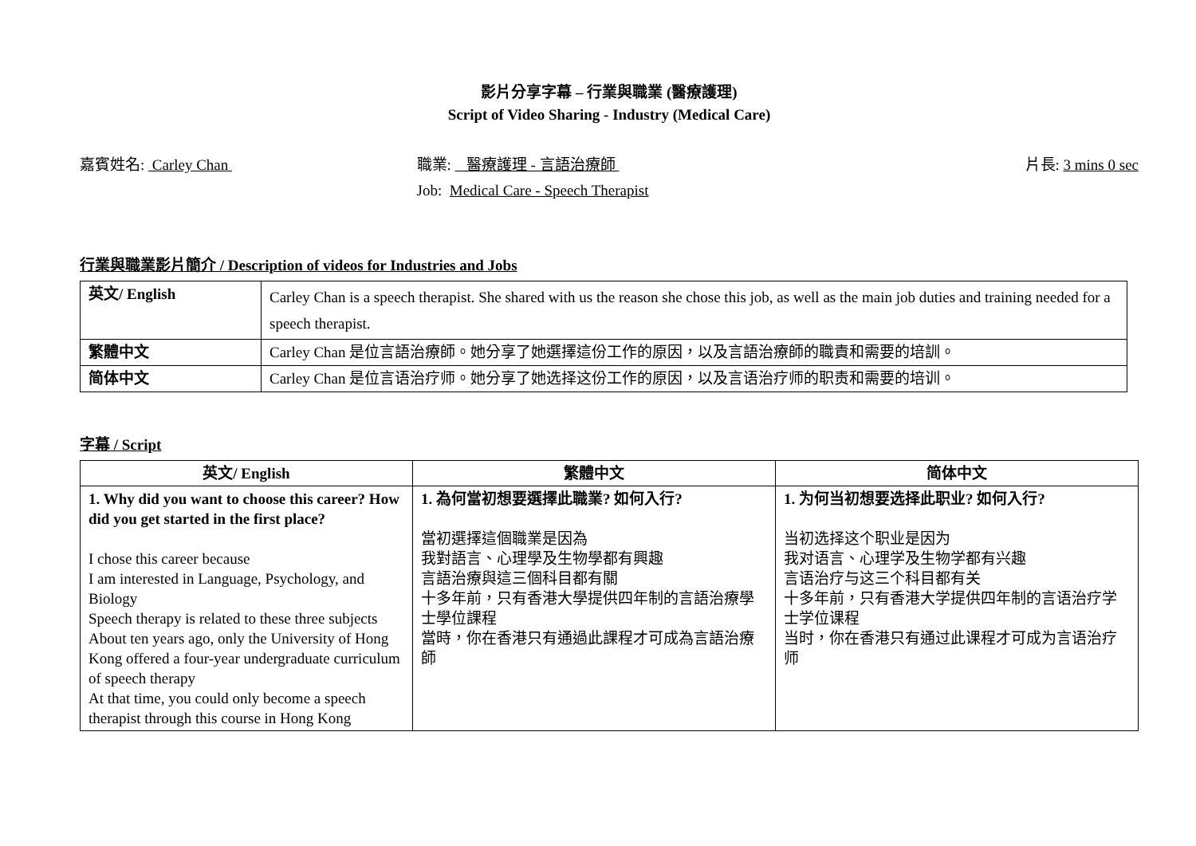影片分享字幕 – 行業與職業 (醫療護理)
Script of Video Sharing - Industry (Medical Care)
嘉賓姓名: Carley Chan 職業: 醫療護理 - 言語治療師
Job: Medical Care - Speech Therapist
片長: 3 mins 0 sec
行業與職業影片簡介 / Description of videos for Industries and Jobs
| 英文/ English | Carley Chan is a speech therapist. She shared with us the reason she chose this job, as well as the main job duties and training needed for a speech therapist. |
| 繁體中文 | Carley Chan 是位言語治療師。她分享了她選擇這份工作的原因，以及言語治療師的職責和需要的培訓。 |
| 简体中文 | Carley Chan 是位言语治疗师。她分享了她选择这份工作的原因，以及言语治疗师的职责和需要的培训。 |
字幕 / Script
| 英文/ English | 繁體中文 | 简体中文 |
| --- | --- | --- |
| 1. Why did you want to choose this career? How did you get started in the first place? I chose this career because I am interested in Language, Psychology, and Biology Speech therapy is related to these three subjects About ten years ago, only the University of Hong Kong offered a four-year undergraduate curriculum of speech therapy At that time, you could only become a speech therapist through this course in Hong Kong | 1. 為何當初想要選擇此職業? 如何入行? 當初選擇這個職業是因為 我對語言、心理學及生物學都有興趣 言語治療與這三個科目都有關 十多年前，只有香港大學提供四年制的言語治療學士學位課程 當時，你在香港只有通過此課程才可成為言語治療師 | 1. 为何当初想要选择此职业? 如何入行? 当初选择这个职业是因为 我对语言、心理学及生物学都有兴趣 言语治疗与这三个科目都有关 十多年前，只有香港大学提供四年制的言语治疗学士学位课程 当时，你在香港只有通过此课程才可成为言语治疗师 |